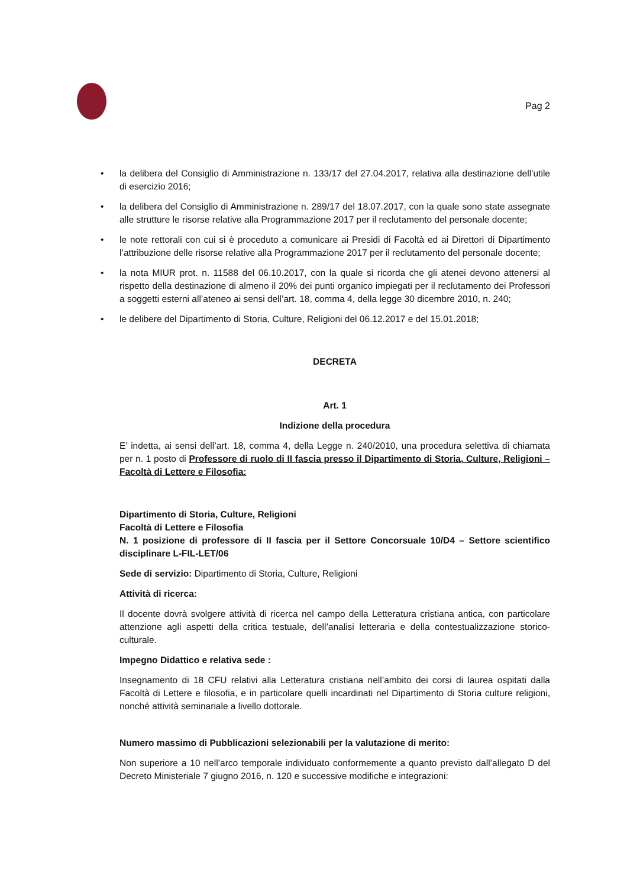Pag 2
• la delibera del Consiglio di Amministrazione n. 133/17 del 27.04.2017, relativa alla destinazione dell’utile di esercizio 2016;
• la delibera del Consiglio di Amministrazione n. 289/17 del 18.07.2017, con la quale sono state assegnate alle strutture le risorse relative alla Programmazione 2017 per il reclutamento del personale docente;
• le note rettorali con cui si è proceduto a comunicare ai Presidi di Facoltà ed ai Direttori di Dipartimento l’attribuzione delle risorse relative alla Programmazione 2017 per il reclutamento del personale docente;
• la nota MIUR prot. n. 11588 del 06.10.2017, con la quale si ricorda che gli atenei devono attenersi al rispetto della destinazione di almeno il 20% dei punti organico impiegati per il reclutamento dei Professori a soggetti esterni all’ateneo ai sensi dell’art. 18, comma 4, della legge 30 dicembre 2010, n. 240;
• le delibere del Dipartimento di Storia, Culture, Religioni del 06.12.2017 e del 15.01.2018;
DECRETA
Art. 1
Indizione della procedura
E’ indetta, ai sensi dell’art. 18, comma 4, della Legge n. 240/2010, una procedura selettiva di chiamata per n. 1 posto di Professore di ruolo di II fascia presso il Dipartimento di Storia, Culture, Religioni – Facoltà di Lettere e Filosofia:
Dipartimento di Storia, Culture, Religioni
Facoltà di Lettere e Filosofia
N. 1 posizione di professore di II fascia per il Settore Concorsuale 10/D4 – Settore scientifico disciplinare L-FIL-LET/06
Sede di servizio: Dipartimento di Storia, Culture, Religioni
Attività di ricerca:
Il docente dovrà svolgere attività di ricerca nel campo della Letteratura cristiana antica, con particolare attenzione agli aspetti della critica testuale, dell’analisi letteraria e della contestualizzazione storico-culturale.
Impegno Didattico e relativa sede :
Insegnamento di 18 CFU relativi alla Letteratura cristiana nell’ambito dei corsi di laurea ospitati dalla Facoltà di Lettere e filosofia, e in particolare quelli incardinati nel Dipartimento di Storia culture religioni, nonché attività seminariale a livello dottorale.
Numero massimo di Pubblicazioni selezionabili per la valutazione di merito:
Non superiore a 10 nell’arco temporale individuato conformemente a quanto previsto dall’allegato D del Decreto Ministeriale 7 giugno 2016, n. 120 e successive modifiche e integrazioni: